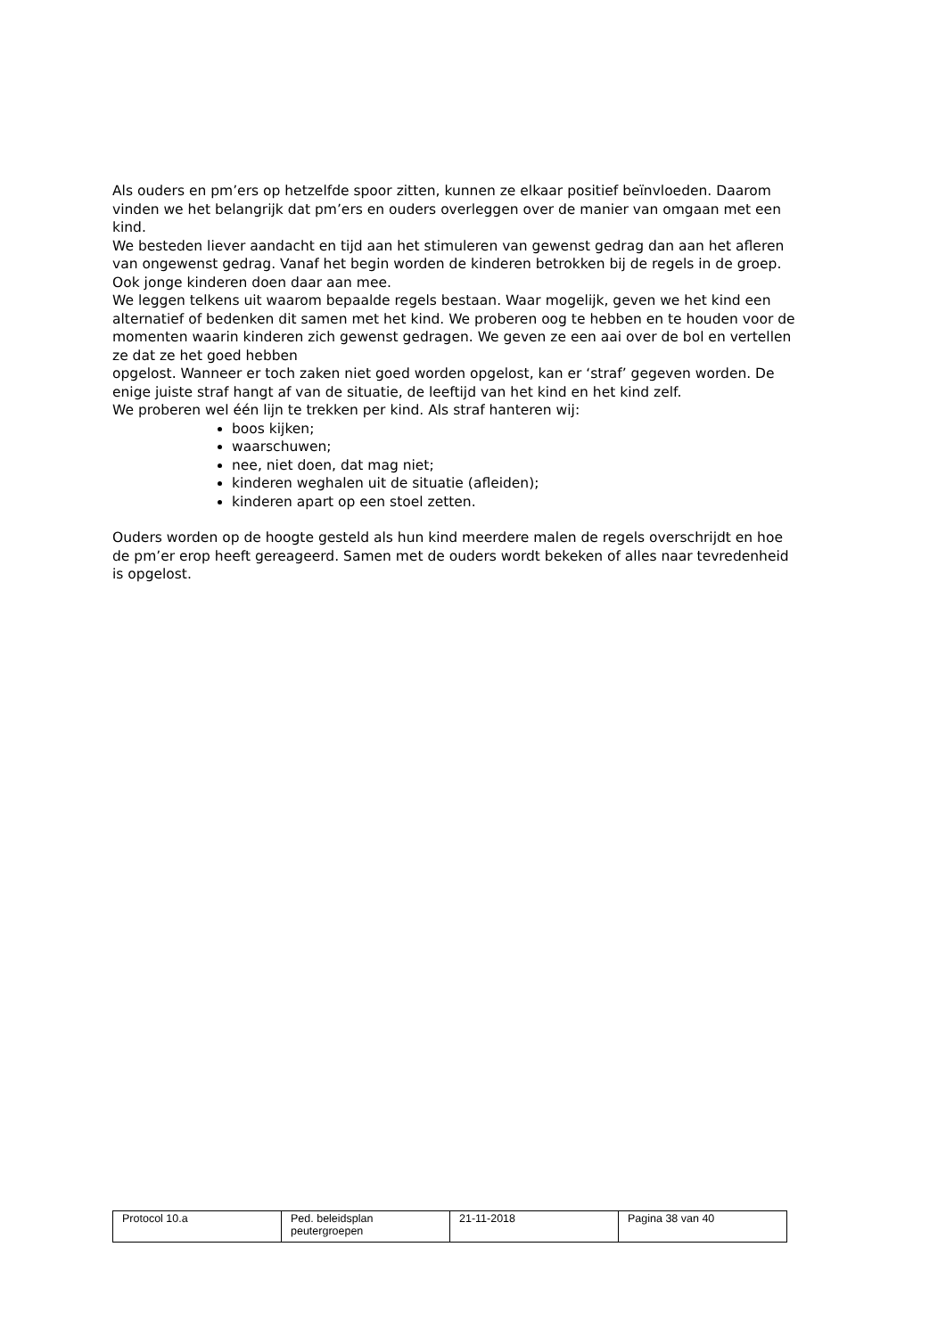Als ouders en pm’ers op hetzelfde spoor zitten, kunnen ze elkaar positief beïnvloeden. Daarom vinden we het belangrijk dat pm’ers en ouders overleggen over de manier van omgaan met een kind.
We besteden liever aandacht en tijd aan het stimuleren van gewenst gedrag dan aan het afleren van ongewenst gedrag. Vanaf het begin worden de kinderen betrokken bij de regels in de groep. Ook jonge kinderen doen daar aan mee.
We leggen telkens uit waarom bepaalde regels bestaan. Waar mogelijk, geven we het kind een alternatief of bedenken dit samen met het kind. We proberen oog te hebben en te houden voor de momenten waarin kinderen zich gewenst gedragen. We geven ze een aai over de bol en vertellen ze dat ze het goed hebben
opgelost. Wanneer er toch zaken niet goed worden opgelost, kan er ‘straf’ gegeven worden. De enige juiste straf hangt af van de situatie, de leeftijd van het kind en het kind zelf.
We proberen wel één lijn te trekken per kind. Als straf hanteren wij:
boos kijken;
waarschuwen;
nee, niet doen, dat mag niet;
kinderen weghalen uit de situatie (afleiden);
kinderen apart op een stoel zetten.
Ouders worden op de hoogte gesteld als hun kind meerdere malen de regels overschrijdt en hoe de pm’er erop heeft gereageerd. Samen met de ouders wordt bekeken of alles naar tevredenheid is opgelost.
| Protocol 10.a | Ped. beleidsplan peutergroepen | 21-11-2018 | Pagina 38 van 40 |